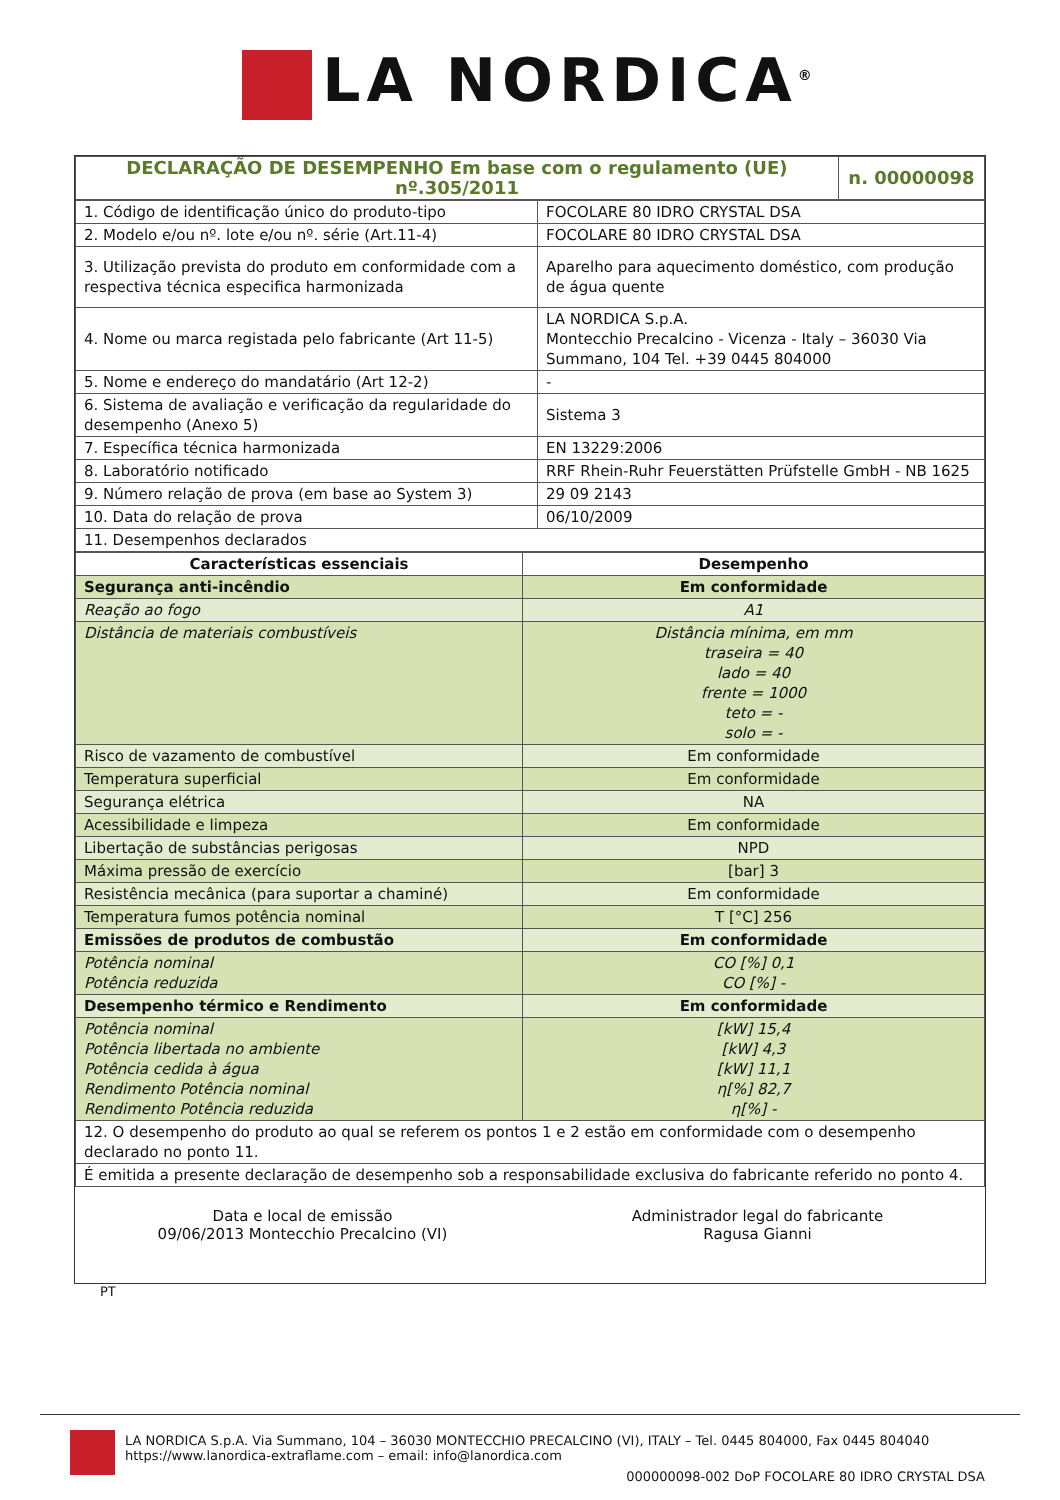LA NORDICA<sup>®</sup>
| DECLARAÇÃO DE DESEMPENHO Em base com o regulamento (UE) nº.305/2011 | n. 00000098 |
| 1. Código de identificação único do produto-tipo | FOCOLARE 80 IDRO CRYSTAL DSA |
| 2. Modelo e/ou nº. lote e/ou nº. série (Art.11-4) | FOCOLARE 80 IDRO CRYSTAL DSA |
| 3. Utilização prevista do produto em conformidade com a respectiva técnica especifica harmonizada | Aparelho para aquecimento doméstico, com produção de água quente |
| 4. Nome ou marca registada pelo fabricante (Art 11-5) | LA NORDICA S.p.A. Montecchio Precalcino - Vicenza - Italy – 36030 Via Summano, 104 Tel. +39 0445 804000 |
| 5. Nome e endereço do mandatário (Art 12-2) | - |
| 6. Sistema de avaliação e verificação da regularidade do desempenho (Anexo 5) | Sistema 3 |
| 7. Específica técnica harmonizada | EN 13229:2006 |
| 8. Laboratório notificado | RRF Rhein-Ruhr Feuerstätten Prüfstelle GmbH - NB 1625 |
| 9. Número relação de prova (em base ao System 3) | 29 09 2143 |
| 10. Data do relação de prova | 06/10/2009 |
| 11. Desempenhos declarados | |
| Características essenciais | Desempenho |
| --- | --- |
| Segurança anti-incêndio | Em conformidade |
| Reação ao fogo | A1 |
| Distância de materiais combustíveis | Distância mínima, em mm traseira = 40 lado = 40 frente = 1000 teto = - solo = - |
| Risco de vazamento de combustível | Em conformidade |
| Temperatura superficial | Em conformidade |
| Segurança elétrica | NA |
| Acessibilidade e limpeza | Em conformidade |
| Libertação de substâncias perigosas | NPD |
| Máxima pressão de exercício | [bar] 3 |
| Resistência mecânica (para suportar a chaminé) | Em conformidade |
| Temperatura fumos potência nominal | T [°C] 256 |
| Emissões de produtos de combustão | Em conformidade |
| Potência nominal Potência reduzida | CO [%] 0,1 CO [%] - |
| Desempenho térmico e Rendimento | Em conformidade |
| Potência nominal Potência libertada no ambiente Potência cedida à água Rendimento Potência nominal Rendimento Potência reduzida | [kW] 15,4 [kW] 4,3 [kW] 11,1 η[%] 82,7 η[%] - |
| 12. O desempenho do produto ao qual se referem os pontos 1 e 2 estão em conformidade com o desempenho declarado no ponto 11. | |
| É emitida a presente declaração de desempenho sob a responsabilidade exclusiva do fabricante referido no ponto 4. | |
Data e local de emissão
09/06/2013 Montecchio Precalcino (VI)
Administrador legal do fabricante
Ragusa Gianni
PT
LA NORDICA S.p.A. Via Summano, 104 – 36030 MONTECCHIO PRECALCINO (VI), ITALY – Tel. 0445 804000, Fax 0445 804040
https://www.lanordica-extraflame.com – email: info@lanordica.com
000000098-002 DoP FOCOLARE 80 IDRO CRYSTAL DSA